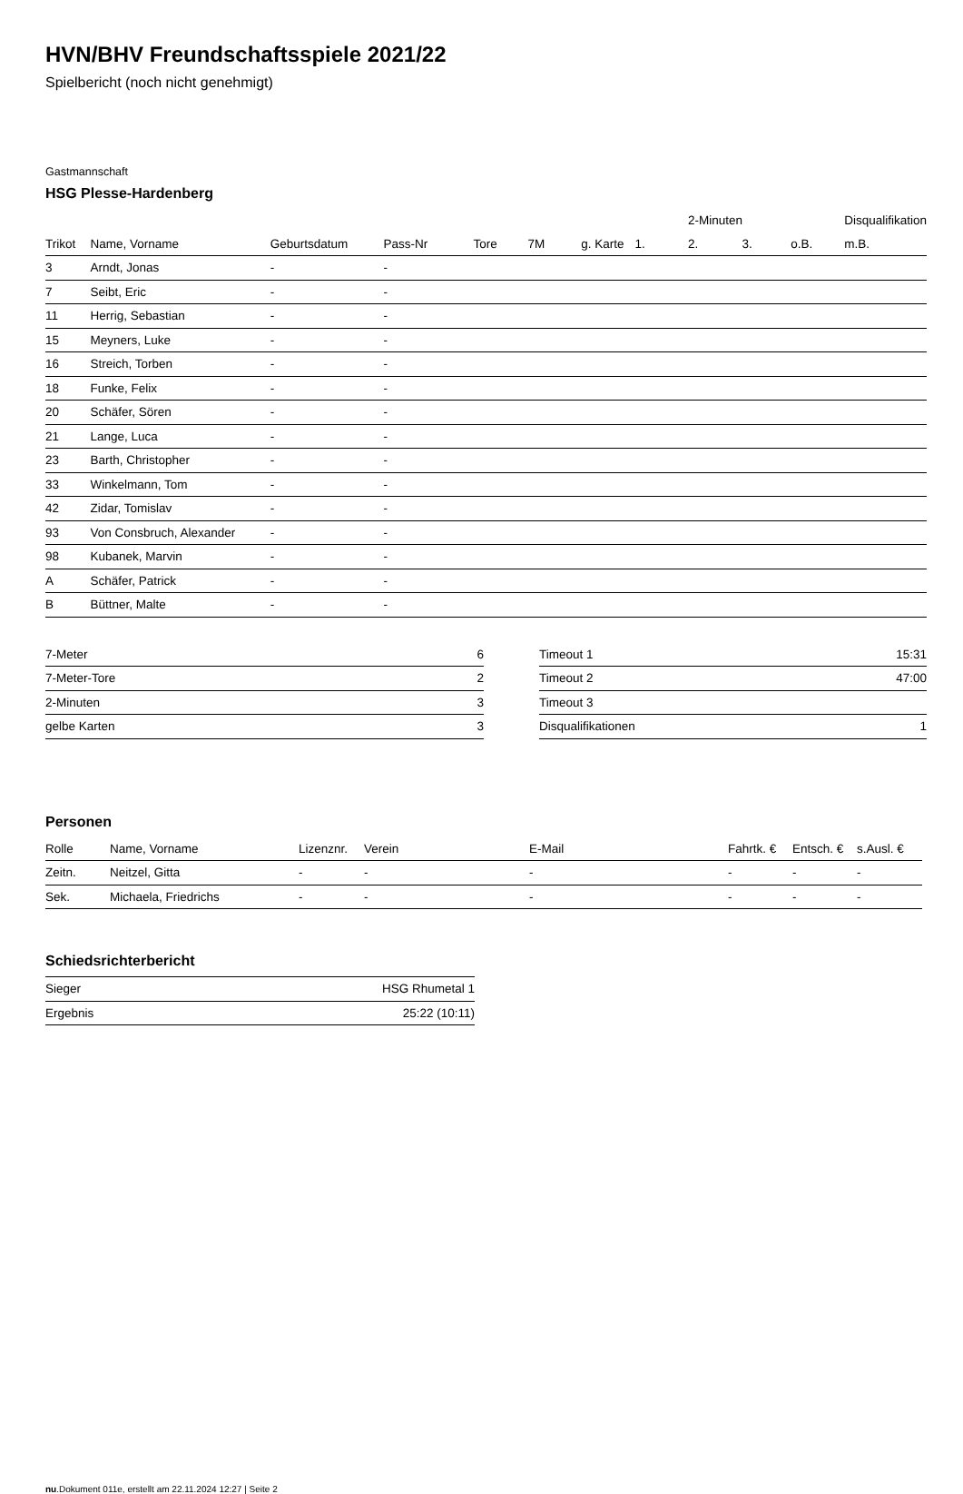HVN/BHV Freundschaftsspiele 2021/22
Spielbericht (noch nicht genehmigt)
Gastmannschaft
HSG Plesse-Hardenberg
| | | | | | | | | 2-Minuten | | | Disqualifikation |
| --- | --- | --- | --- | --- | --- | --- | --- | --- | --- | --- | --- |
| Trikot | Name, Vorname | Geburtsdatum | Pass-Nr | Tore | 7M | g. Karte | 1. | 2. | 3. | o.B. | m.B. |
| 3 | Arndt, Jonas | - | - | | | | | | | | |
| 7 | Seibt, Eric | - | - | | | | | | | | |
| 11 | Herrig, Sebastian | - | - | | | | | | | | |
| 15 | Meyners, Luke | - | - | | | | | | | | |
| 16 | Streich, Torben | - | - | | | | | | | | |
| 18 | Funke, Felix | - | - | | | | | | | | |
| 20 | Schäfer, Sören | - | - | | | | | | | | |
| 21 | Lange, Luca | - | - | | | | | | | | |
| 23 | Barth, Christopher | - | - | | | | | | | | |
| 33 | Winkelmann, Tom | - | - | | | | | | | | |
| 42 | Zidar, Tomislav | - | - | | | | | | | | |
| 93 | Von Consbruch, Alexander | - | - | | | | | | | | |
| 98 | Kubanek, Marvin | - | - | | | | | | | | |
| A | Schäfer, Patrick | - | - | | | | | | | | |
| B | Büttner, Malte | - | - | | | | | | | | |
| 7-Meter | 6 |
| 7-Meter-Tore | 2 |
| 2-Minuten | 3 |
| gelbe Karten | 3 |
| Timeout 1 | 15:31 |
| Timeout 2 | 47:00 |
| Timeout 3 | |
| Disqualifikationen | 1 |
Personen
| Rolle | Name, Vorname | Lizenznr. | Verein | E-Mail | Fahrtk. € | Entsch. € | s.Ausl. € |
| --- | --- | --- | --- | --- | --- | --- | --- |
| Zeitn. | Neitzel, Gitta | - | - | - | - | - | - |
| Sek. | Michaela, Friedrichs | - | - | - | - | - | - |
Schiedsrichterbericht
| Sieger | HSG Rhumetal 1 |
| Ergebnis | 25:22 (10:11) |
nu.Dokument 011e, erstellt am 22.11.2024 12:27 | Seite 2